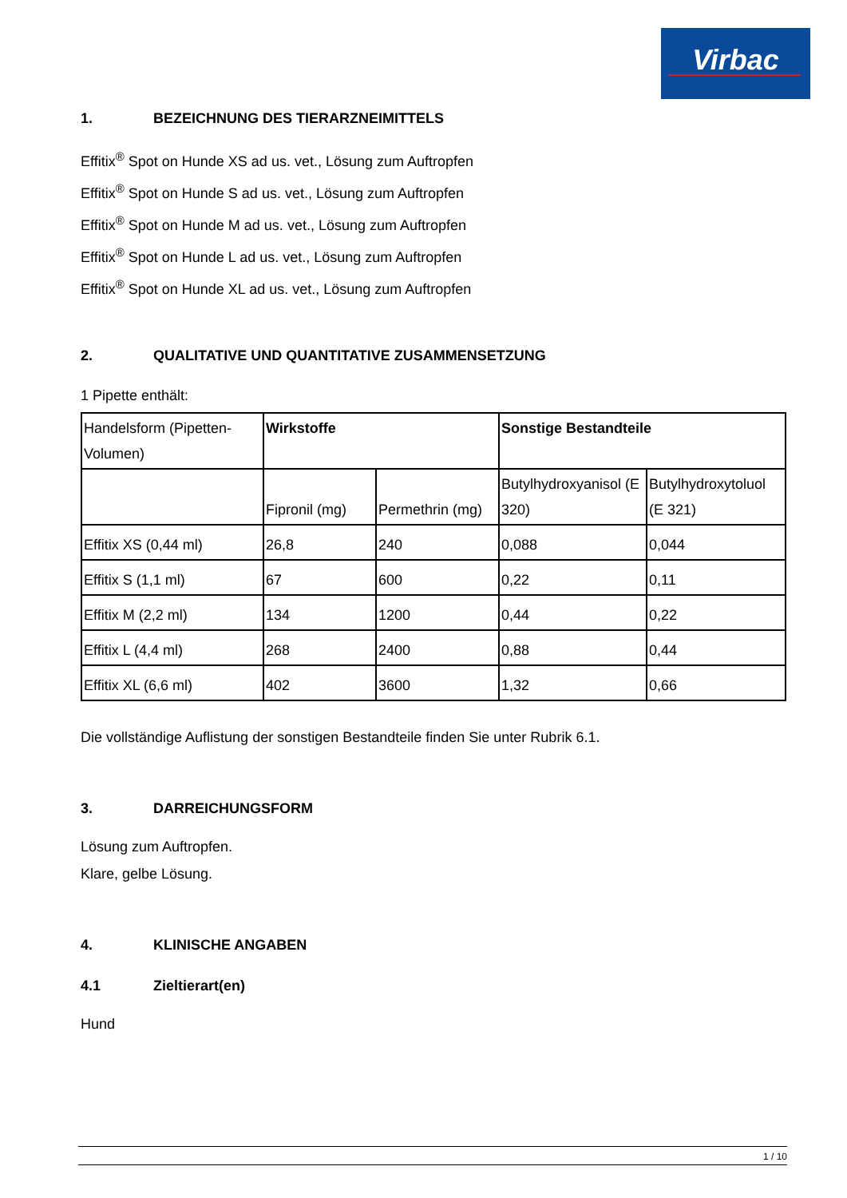Virbac
1. BEZEICHNUNG DES TIERARZNEIMITTELS
Effitix<sup>®</sup> Spot on Hunde XS ad us. vet., Lösung zum Auftropfen
Effitix<sup>®</sup> Spot on Hunde S ad us. vet., Lösung zum Auftropfen
Effitix<sup>®</sup> Spot on Hunde M ad us. vet., Lösung zum Auftropfen
Effitix<sup>®</sup> Spot on Hunde L ad us. vet., Lösung zum Auftropfen
Effitix<sup>®</sup> Spot on Hunde XL ad us. vet., Lösung zum Auftropfen
2. QUALITATIVE UND QUANTITATIVE ZUSAMMENSETZUNG
1 Pipette enthält:
| Handelsform (Pipetten-Volumen) | Wirkstoffe | | Sonstige Bestandteile | |
| | Fipronil (mg) | Permethrin (mg) | Butylhydroxyanisol (E 320) | Butylhydroxytoluol (E 321) |
| Effitix XS (0,44 ml) | 26,8 | 240 | 0,088 | 0,044 |
| Effitix S (1,1 ml) | 67 | 600 | 0,22 | 0,11 |
| Effitix M (2,2 ml) | 134 | 1200 | 0,44 | 0,22 |
| Effitix L (4,4 ml) | 268 | 2400 | 0,88 | 0,44 |
| Effitix XL (6,6 ml) | 402 | 3600 | 1,32 | 0,66 |
Die vollständige Auflistung der sonstigen Bestandteile finden Sie unter Rubrik 6.1.
3. DARREICHUNGSFORM
Lösung zum Auftropfen.
Klare, gelbe Lösung.
4. KLINISCHE ANGABEN
4.1 Zieltierart(en)
Hund
1 / 10